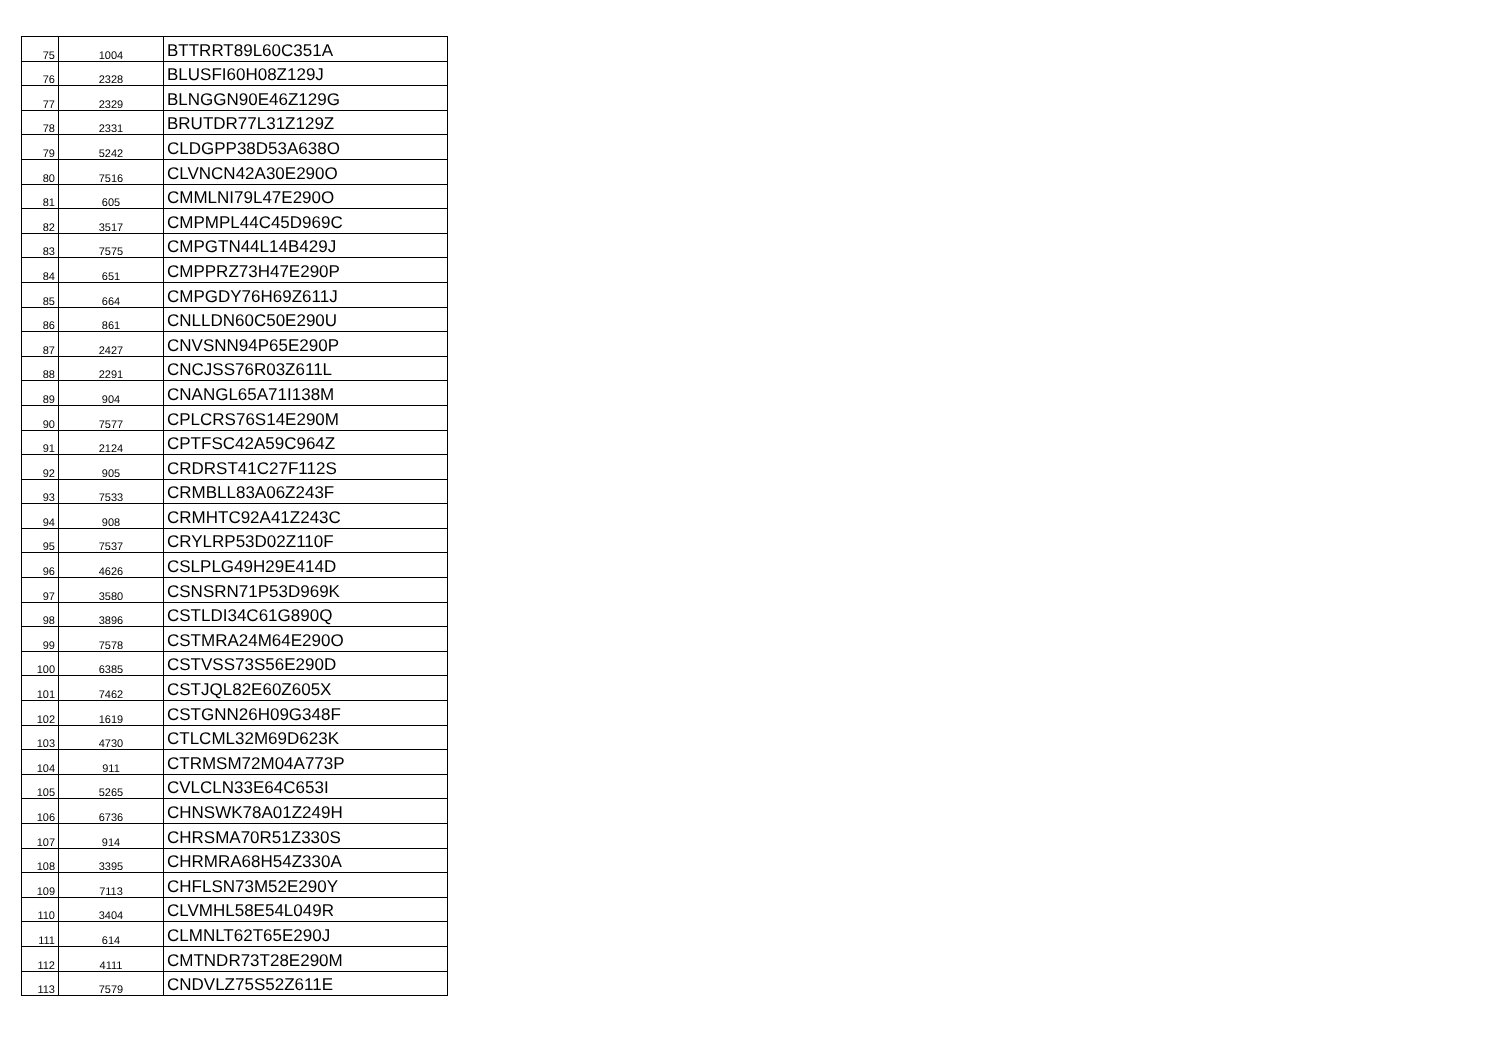| 75 | 1004 | BTTRRT89L60C351A |
| 76 | 2328 | BLUSFI60H08Z129J |
| 77 | 2329 | BLNGGN90E46Z129G |
| 78 | 2331 | BRUTDR77L31Z129Z |
| 79 | 5242 | CLDGPP38D53A638O |
| 80 | 7516 | CLVNCN42A30E290O |
| 81 | 605 | CMMLNI79L47E290O |
| 82 | 3517 | CMPMPL44C45D969C |
| 83 | 7575 | CMPGTN44L14B429J |
| 84 | 651 | CMPPRZ73H47E290P |
| 85 | 664 | CMPGDY76H69Z611J |
| 86 | 861 | CNLLDN60C50E290U |
| 87 | 2427 | CNVSNN94P65E290P |
| 88 | 2291 | CNCJSS76R03Z611L |
| 89 | 904 | CNANGL65A71I138M |
| 90 | 7577 | CPLCRS76S14E290M |
| 91 | 2124 | CPTFSC42A59C964Z |
| 92 | 905 | CRDRST41C27F112S |
| 93 | 7533 | CRMBLL83A06Z243F |
| 94 | 908 | CRMHTC92A41Z243C |
| 95 | 7537 | CRYLRP53D02Z110F |
| 96 | 4626 | CSLPLG49H29E414D |
| 97 | 3580 | CSNSRN71P53D969K |
| 98 | 3896 | CSTLDI34C61G890Q |
| 99 | 7578 | CSTMRA24M64E290O |
| 100 | 6385 | CSTVSS73S56E290D |
| 101 | 7462 | CSTJQL82E60Z605X |
| 102 | 1619 | CSTGNN26H09G348F |
| 103 | 4730 | CTLCML32M69D623K |
| 104 | 911 | CTRMSM72M04A773P |
| 105 | 5265 | CVLCLN33E64C653I |
| 106 | 6736 | CHNSWK78A01Z249H |
| 107 | 914 | CHRSMA70R51Z330S |
| 108 | 3395 | CHRMRA68H54Z330A |
| 109 | 7113 | CHFLSN73M52E290Y |
| 110 | 3404 | CLVMHL58E54L049R |
| 111 | 614 | CLMNLT62T65E290J |
| 112 | 4111 | CMTNDR73T28E290M |
| 113 | 7579 | CNDVLZ75S52Z611E |